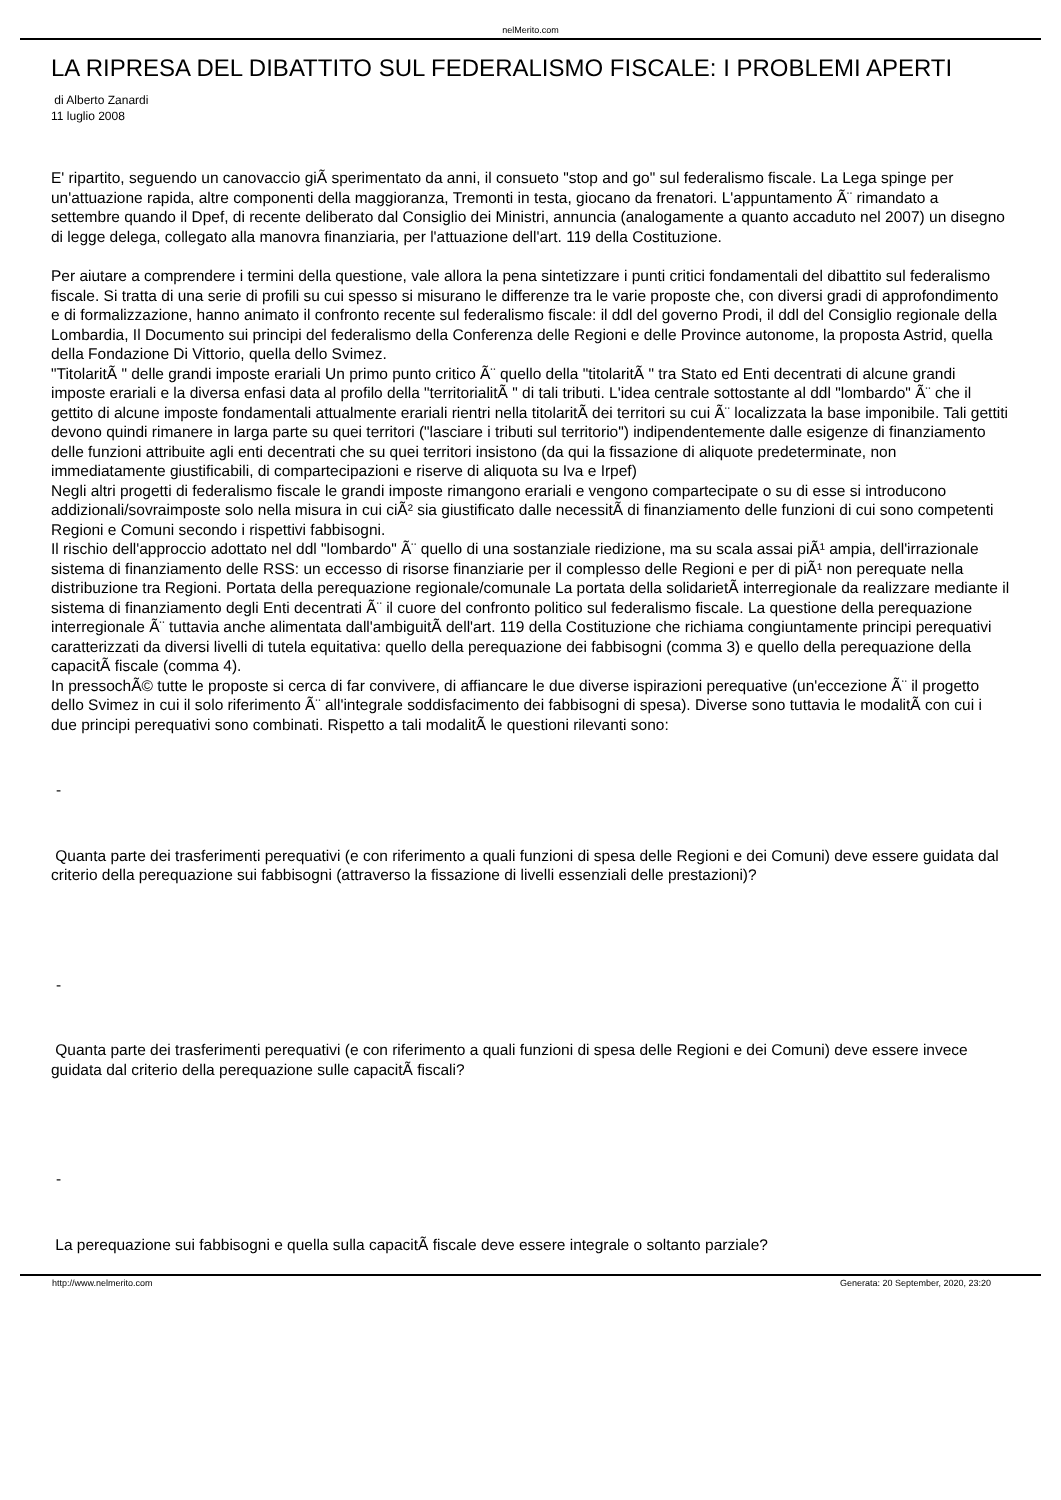nelMerito.com
LA RIPRESA DEL DIBATTITO SUL FEDERALISMO FISCALE: I PROBLEMI APERTI
di Alberto Zanardi
11 luglio 2008
E' ripartito, seguendo un canovaccio giÃ sperimentato da anni, il consueto "stop and go" sul federalismo fiscale. La Lega spinge per un'attuazione rapida, altre componenti della maggioranza, Tremonti in testa, giocano da frenatori. L'appuntamento Ã¨ rimandato a settembre quando il Dpef, di recente deliberato dal Consiglio dei Ministri, annuncia (analogamente a quanto accaduto nel 2007) un disegno di legge delega, collegato alla manovra finanziaria, per l'attuazione dell'art. 119 della Costituzione.
Per aiutare a comprendere i termini della questione, vale allora la pena sintetizzare i punti critici fondamentali del dibattito sul federalismo fiscale. Si tratta di una serie di profili su cui spesso si misurano le differenze tra le varie proposte che, con diversi gradi di approfondimento e di formalizzazione, hanno animato il confronto recente sul federalismo fiscale: il ddl del governo Prodi, il ddl del Consiglio regionale della Lombardia, Il Documento sui principi del federalismo della Conferenza delle Regioni e delle Province autonome, la proposta Astrid, quella della Fondazione Di Vittorio, quella dello Svimez.
"TitolaritÃ " delle grandi imposte erariali Un primo punto critico Ã¨ quello della "titolaritÃ " tra Stato ed Enti decentrati di alcune grandi imposte erariali e la diversa enfasi data al profilo della "territorialitÃ " di tali tributi. L'idea centrale sottostante al ddl "lombardo" Ã¨ che il gettito di alcune imposte fondamentali attualmente erariali rientri nella titolaritÃ dei territori su cui Ã¨ localizzata la base imponibile. Tali gettiti devono quindi rimanere in larga parte su quei territori ("lasciare i tributi sul territorio") indipendentemente dalle esigenze di finanziamento delle funzioni attribuite agli enti decentrati che su quei territori insistono (da qui la fissazione di aliquote predeterminate, non immediatamente giustificabili, di compartecipazioni e riserve di aliquota su Iva e Irpef)
Negli altri progetti di federalismo fiscale le grandi imposte rimangono erariali e vengono compartecipate o su di esse si introducono addizionali/sovraimposte solo nella misura in cui ciÃ² sia giustificato dalle necessitÃ di finanziamento delle funzioni di cui sono competenti Regioni e Comuni secondo i rispettivi fabbisogni.
Il rischio dell'approccio adottato nel ddl "lombardo" Ã¨ quello di una sostanziale riedizione, ma su scala assai piÃ¹ ampia, dell'irrazionale sistema di finanziamento delle RSS: un eccesso di risorse finanziarie per il complesso delle Regioni e per di piÃ¹ non perequate nella distribuzione tra Regioni. Portata della perequazione regionale/comunale La portata della solidarietÃ interregionale da realizzare mediante il sistema di finanziamento degli Enti decentrati Ã¨ il cuore del confronto politico sul federalismo fiscale. La questione della perequazione interregionale Ã¨ tuttavia anche alimentata dall'ambiguitÃ dell'art. 119 della Costituzione che richiama congiuntamente principi perequativi caratterizzati da diversi livelli di tutela equitativa: quello della perequazione dei fabbisogni (comma 3) e quello della perequazione della capacitÃ fiscale (comma 4).
In pressochÃ© tutte le proposte si cerca di far convivere, di affiancare le due diverse ispirazioni perequative (un'eccezione Ã¨ il progetto dello Svimez in cui il solo riferimento Ã¨ all'integrale soddisfacimento dei fabbisogni di spesa). Diverse sono tuttavia le modalitÃ con cui i due principi perequativi sono combinati. Rispetto a tali modalitÃ le questioni rilevanti sono:
-
Quanta parte dei trasferimenti perequativi (e con riferimento a quali funzioni di spesa delle Regioni e dei Comuni) deve essere guidata dal criterio della perequazione sui fabbisogni (attraverso la fissazione di livelli essenziali delle prestazioni)?
-
Quanta parte dei trasferimenti perequativi (e con riferimento a quali funzioni di spesa delle Regioni e dei Comuni) deve essere invece guidata dal criterio della perequazione sulle capacitÃ fiscali?
-
La perequazione sui fabbisogni e quella sulla capacitÃ fiscale deve essere integrale o soltanto parziale?
http://www.nelmerito.com Generata: 20 September, 2020, 23:20